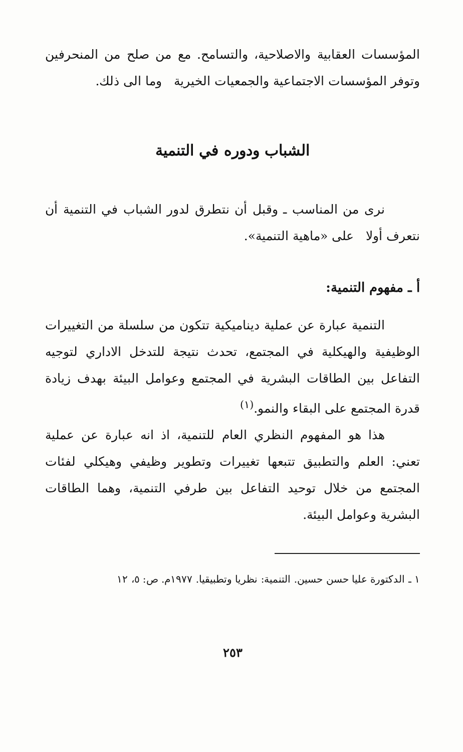المؤسسات العقابية والاصلاحية، والتسامح. مع من صلح من المنحرفين وتوفر المؤسسات الاجتماعية والجمعيات الخيرية وما الى ذلك.
الشباب ودوره في التنمية
نرى من المناسب ـ وقبل أن نتطرق لدور الشباب في التنمية أن نتعرف أولا على «ماهية التنمية».
أ ـ مفهوم التنمية:
التنمية عبارة عن عملية ديناميكية تتكون من سلسلة من التغييرات الوظيفية والهيكلية في المجتمع، تحدث نتيجة للتدخل الاداري لتوجيه التفاعل بين الطاقات البشرية في المجتمع وعوامل البيئة بهدف زيادة قدرة المجتمع على البقاء والنمو.<sup>(١)</sup>
هذا هو المفهوم النظري العام للتنمية، اذ انه عبارة عن عملية تعني: العلم والتطبيق تتبعها تغييرات وتطوير وظيفي وهيكلي لفئات المجتمع من خلال توحيد التفاعل بين طرفي التنمية، وهما الطاقات البشرية وعوامل البيئة.
١ ـ الدكتورة عليا حسن حسين. التنمية: نظريا وتطبيقيا. ١٩٧٧م. ص: ٥، ١٢
٢٥٣